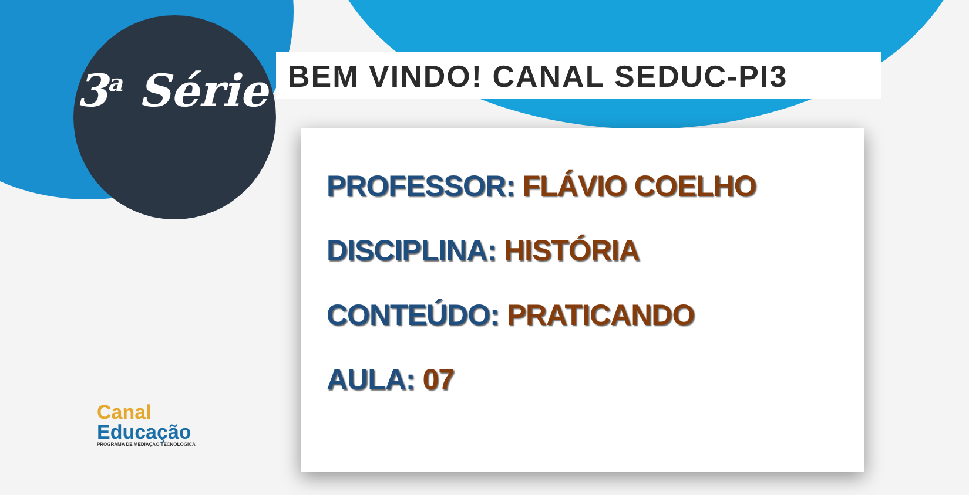3<sup>a</sup> Série BEM VINDO! CANAL SEDUC-PI3
PROFESSOR: FLÁVIO COELHO
DISCIPLINA: HISTÓRIA
CONTEÚDO: PRATICANDO
AULA: 07
Canal
Educação
PROGRAMA DE MEDIAÇÃO TECNOLÓGICA